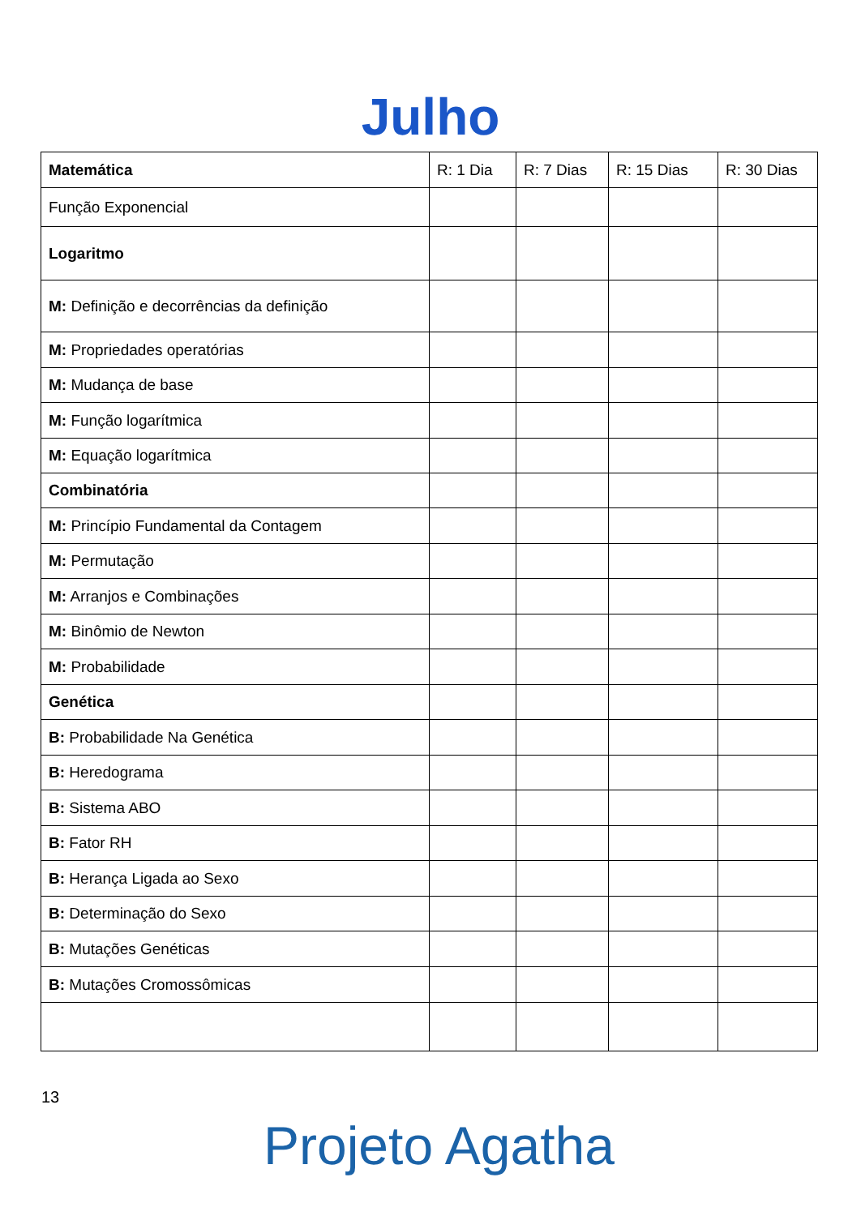Julho
| Matemática | R: 1 Dia | R: 7 Dias | R: 15 Dias | R: 30 Dias |
| --- | --- | --- | --- | --- |
| Função Exponencial | | | | |
| Logaritmo | | | | |
| M: Definição e decorrências da definição | | | | |
| M: Propriedades operatórias | | | | |
| M: Mudança de base | | | | |
| M: Função logarítmica | | | | |
| M: Equação logarítmica | | | | |
| Combinatória | | | | |
| M: Princípio Fundamental da Contagem | | | | |
| M: Permutação | | | | |
| M: Arranjos e Combinações | | | | |
| M: Binômio de Newton | | | | |
| M: Probabilidade | | | | |
| Genética | | | | |
| B: Probabilidade Na Genética | | | | |
| B: Heredograma | | | | |
| B: Sistema ABO | | | | |
| B: Fator RH | | | | |
| B: Herança Ligada ao Sexo | | | | |
| B: Determinação do Sexo | | | | |
| B: Mutações Genéticas | | | | |
| B: Mutações Cromossômicas | | | | |
13
Projeto Agatha